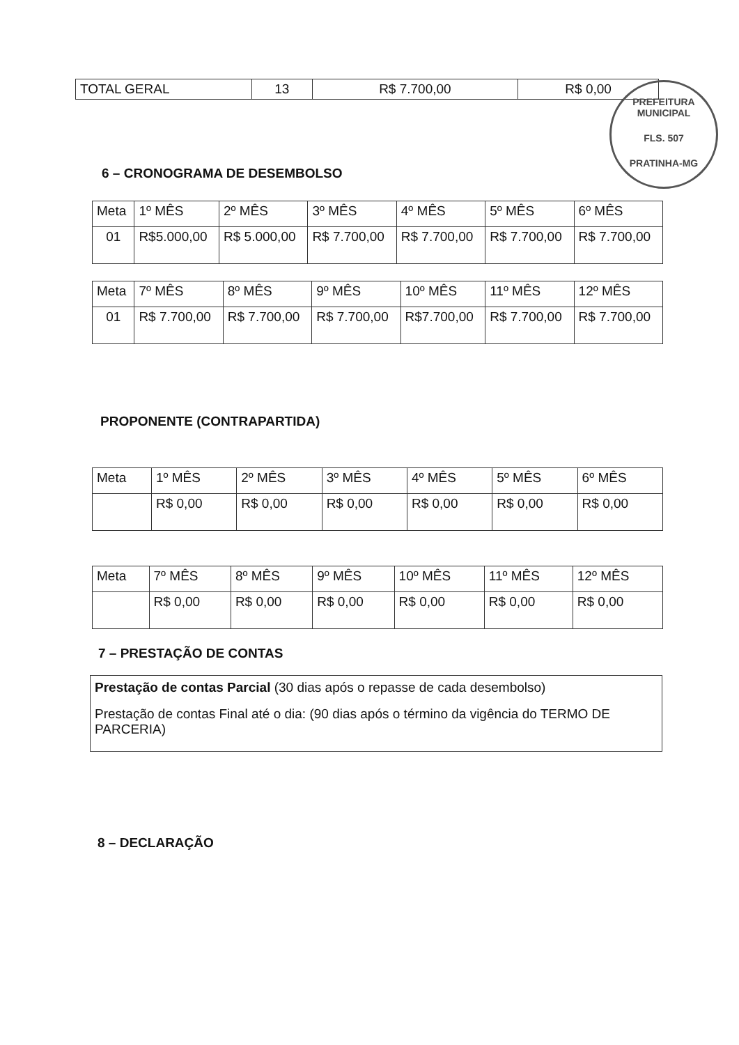| TOTAL GERAL | 13 | R$ 7.700,00 | R$ 0,00 |
PREFEITURA MUNICIPAL
FLS. 507
PRATINHA-MG
6 – CRONOGRAMA DE DESEMBOLSO
| Meta | 1º MÊS | 2º MÊS | 3º MÊS | 4º MÊS | 5º MÊS | 6º MÊS |
| 01 | R$5.000,00 | R$ 5.000,00 | R$ 7.700,00 | R$ 7.700,00 | R$ 7.700,00 | R$ 7.700,00 |
| Meta | 7º MÊS | 8º MÊS | 9º MÊS | 10º MÊS | 11º MÊS | 12º MÊS |
| 01 | R$ 7.700,00 | R$ 7.700,00 | R$ 7.700,00 | R$7.700,00 | R$ 7.700,00 | R$ 7.700,00 |
PROPONENTE (CONTRAPARTIDA)
| Meta | 1º MÊS | 2º MÊS | 3º MÊS | 4º MÊS | 5º MÊS | 6º MÊS |
| | R$ 0,00 | R$ 0,00 | R$ 0,00 | R$ 0,00 | R$ 0,00 | R$ 0,00 |
| Meta | 7º MÊS | 8º MÊS | 9º MÊS | 10º MÊS | 11º MÊS | 12º MÊS |
| | R$ 0,00 | R$ 0,00 | R$ 0,00 | R$ 0,00 | R$ 0,00 | R$ 0,00 |
7 – PRESTAÇÃO DE CONTAS
Prestação de contas Parcial (30 dias após o repasse de cada desembolso)
Prestação de contas Final até o dia: (90 dias após o término da vigência do TERMO DE PARCERIA)
8 – DECLARAÇÃO